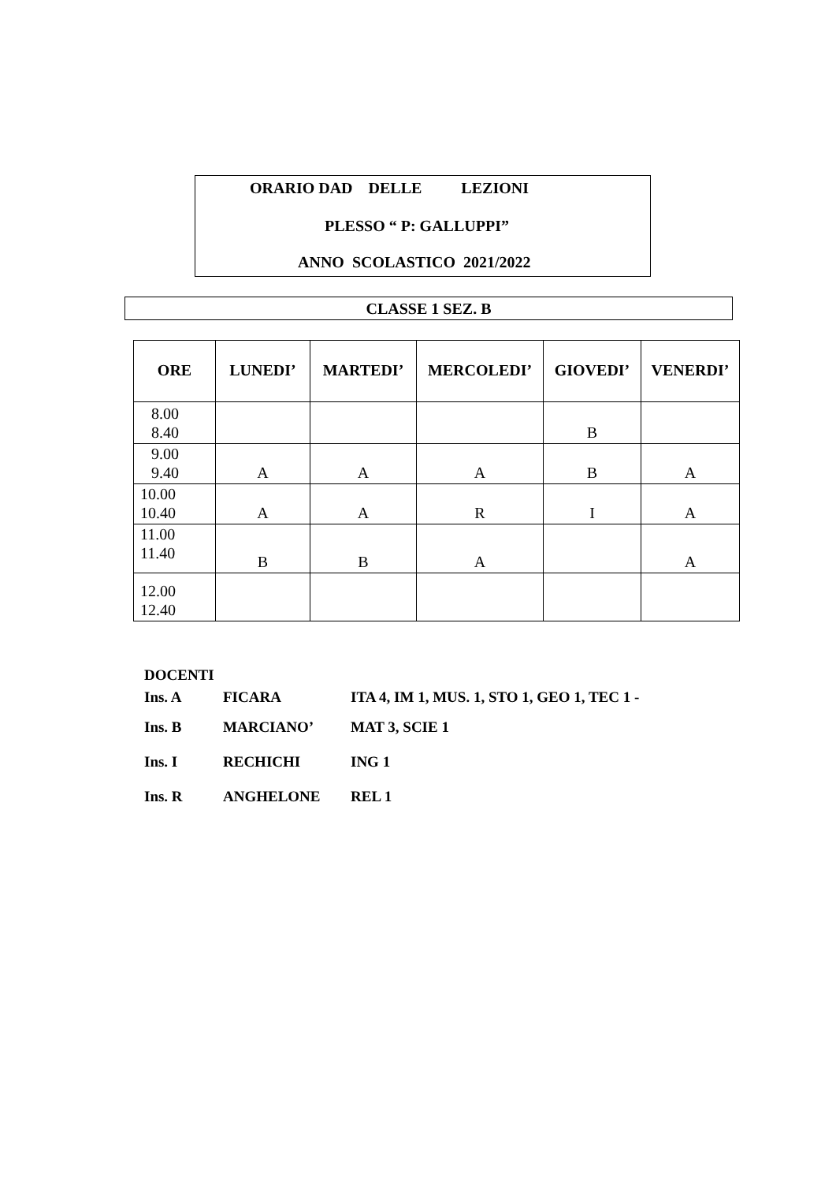ORARIO DAD DELLE LEZIONI
PLESSO “ P: GALLUPPI”
ANNO SCOLASTICO 2021/2022
CLASSE 1 SEZ. B
| ORE | LUNEDI’ | MARTEDI’ | MERCOLEDI’ | GIOVEDI’ | VENERDI’ |
| --- | --- | --- | --- | --- | --- |
| 8.00 8.40 | | | | B | |
| 9.00 9.40 | A | A | A | B | A |
| 10.00 10.40 | A | A | R | I | A |
| 11.00 11.40 | B | B | A | | A |
| 12.00 12.40 | | | | | |
DOCENTI
Ins. A FICARA ITA 4, IM 1, MUS. 1, STO 1, GEO 1, TEC 1 -
Ins. B MARCIANO’ MAT 3, SCIE 1
Ins. I RECHICHI ING 1
Ins. R ANGHELONE REL 1